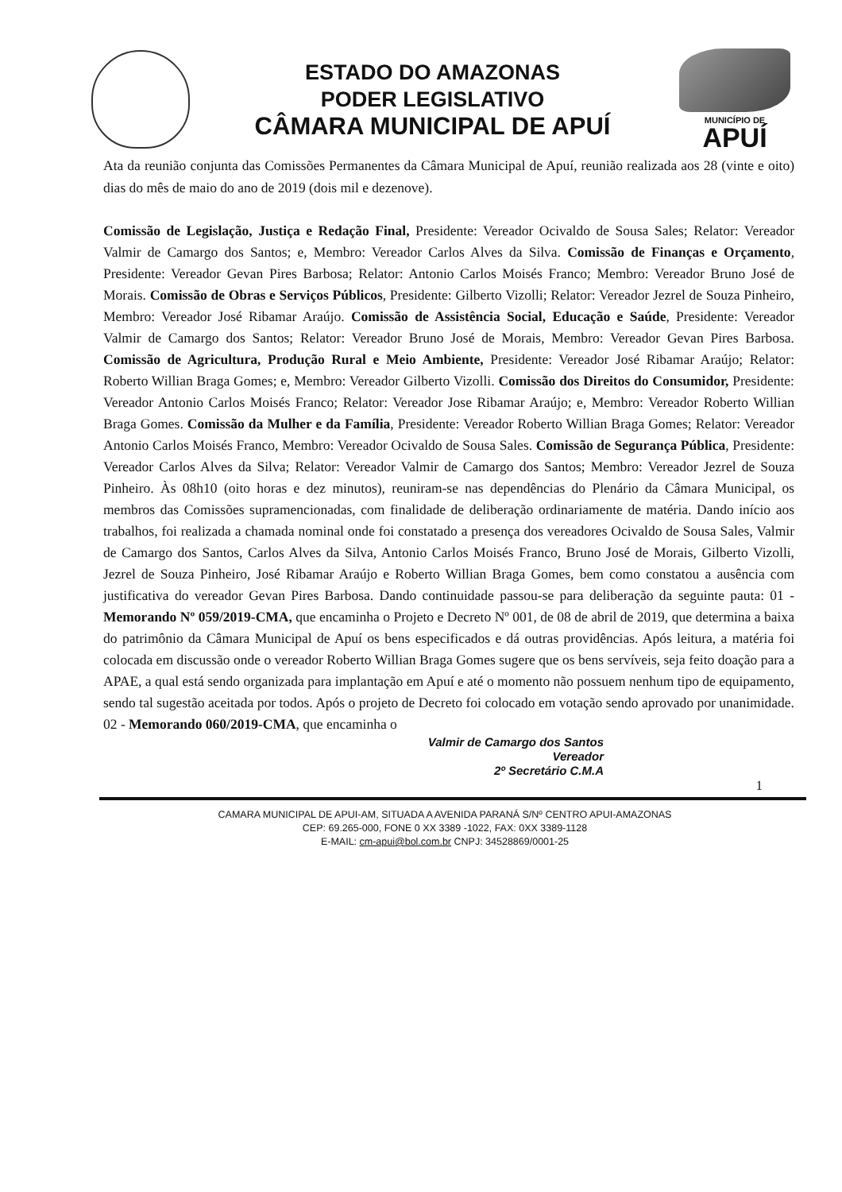ESTADO DO AMAZONAS
PODER LEGISLATIVO
CÂMARA MUNICIPAL DE APUÍ
MUNICÍPIO DE
APUÍ
Ata da reunião conjunta das Comissões Permanentes da Câmara Municipal de Apuí, reunião realizada aos 28 (vinte e oito) dias do mês de maio do ano de 2019 (dois mil e dezenove).
Comissão de Legislação, Justiça e Redação Final, Presidente: Vereador Ocivaldo de Sousa Sales; Relator: Vereador Valmir de Camargo dos Santos; e, Membro: Vereador Carlos Alves da Silva. Comissão de Finanças e Orçamento, Presidente: Vereador Gevan Pires Barbosa; Relator: Antonio Carlos Moisés Franco; Membro: Vereador Bruno José de Morais. Comissão de Obras e Serviços Públicos, Presidente: Gilberto Vizolli; Relator: Vereador Jezrel de Souza Pinheiro, Membro: Vereador José Ribamar Araújo. Comissão de Assistência Social, Educação e Saúde, Presidente: Vereador Valmir de Camargo dos Santos; Relator: Vereador Bruno José de Morais, Membro: Vereador Gevan Pires Barbosa. Comissão de Agricultura, Produção Rural e Meio Ambiente, Presidente: Vereador José Ribamar Araújo; Relator: Roberto Willian Braga Gomes; e, Membro: Vereador Gilberto Vizolli. Comissão dos Direitos do Consumidor, Presidente: Vereador Antonio Carlos Moisés Franco; Relator: Vereador Jose Ribamar Araújo; e, Membro: Vereador Roberto Willian Braga Gomes. Comissão da Mulher e da Família, Presidente: Vereador Roberto Willian Braga Gomes; Relator: Vereador Antonio Carlos Moisés Franco, Membro: Vereador Ocivaldo de Sousa Sales. Comissão de Segurança Pública, Presidente: Vereador Carlos Alves da Silva; Relator: Vereador Valmir de Camargo dos Santos; Membro: Vereador Jezrel de Souza Pinheiro. Às 08h10 (oito horas e dez minutos), reuniram-se nas dependências do Plenário da Câmara Municipal, os membros das Comissões supramencionadas, com finalidade de deliberação ordinariamente de matéria. Dando início aos trabalhos, foi realizada a chamada nominal onde foi constatado a presença dos vereadores Ocivaldo de Sousa Sales, Valmir de Camargo dos Santos, Carlos Alves da Silva, Antonio Carlos Moisés Franco, Bruno José de Morais, Gilberto Vizolli, Jezrel de Souza Pinheiro, José Ribamar Araújo e Roberto Willian Braga Gomes, bem como constatou a ausência com justificativa do vereador Gevan Pires Barbosa. Dando continuidade passou-se para deliberação da seguinte pauta: 01 - Memorando Nº 059/2019-CMA, que encaminha o Projeto e Decreto Nº 001, de 08 de abril de 2019, que determina a baixa do patrimônio da Câmara Municipal de Apuí os bens especificados e dá outras providências. Após leitura, a matéria foi colocada em discussão onde o vereador Roberto Willian Braga Gomes sugere que os bens servíveis, seja feito doação para a APAE, a qual está sendo organizada para implantação em Apuí e até o momento não possuem nenhum tipo de equipamento, sendo tal sugestão aceitada por todos. Após o projeto de Decreto foi colocado em votação sendo aprovado por unanimidade. 02 - Memorando 060/2019-CMA, que encaminha o
Valmir de Camargo dos Santos
Vereador
2º Secretário C.M.A
1
CAMARA MUNICIPAL DE APUI-AM, SITUADA A AVENIDA PARANÁ S/Nº CENTRO APUI-AMAZONAS
CEP: 69.265-000, FONE 0 XX 3389 -1022, FAX: 0XX 3389-1128
E-MAIL: cm-apui@bol.com.br CNPJ: 34528869/0001-25